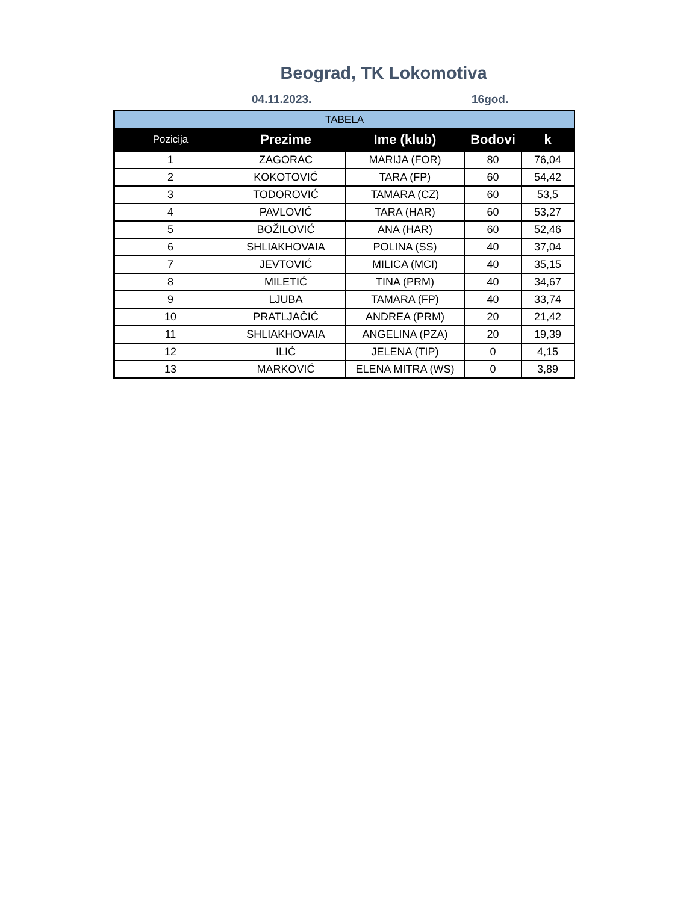Beograd, TK Lokomotiva
04.11.2023. 16god.
| TABELA | | | | |
| Pozicija | Prezime | Ime (klub) | Bodovi | k |
| 1 | ZAGORAC | MARIJA (FOR) | 80 | 76,04 |
| 2 | KOKOTOVIĆ | TARA (FP) | 60 | 54,42 |
| 3 | TODOROVIĆ | TAMARA (CZ) | 60 | 53,5 |
| 4 | PAVLOVIĆ | TARA (HAR) | 60 | 53,27 |
| 5 | BOŽILOVIĆ | ANA (HAR) | 60 | 52,46 |
| 6 | SHLIAKHOVAIA | POLINA (SS) | 40 | 37,04 |
| 7 | JEVTOVIĆ | MILICA (MCI) | 40 | 35,15 |
| 8 | MILETIĆ | TINA (PRM) | 40 | 34,67 |
| 9 | LJUBA | TAMARA (FP) | 40 | 33,74 |
| 10 | PRATLJAČIĆ | ANDREA (PRM) | 20 | 21,42 |
| 11 | SHLIAKHOVAIA | ANGELINA (PZA) | 20 | 19,39 |
| 12 | ILIĆ | JELENA (TIP) | 0 | 4,15 |
| 13 | MARKOVIĆ | ELENA MITRA (WS) | 0 | 3,89 |